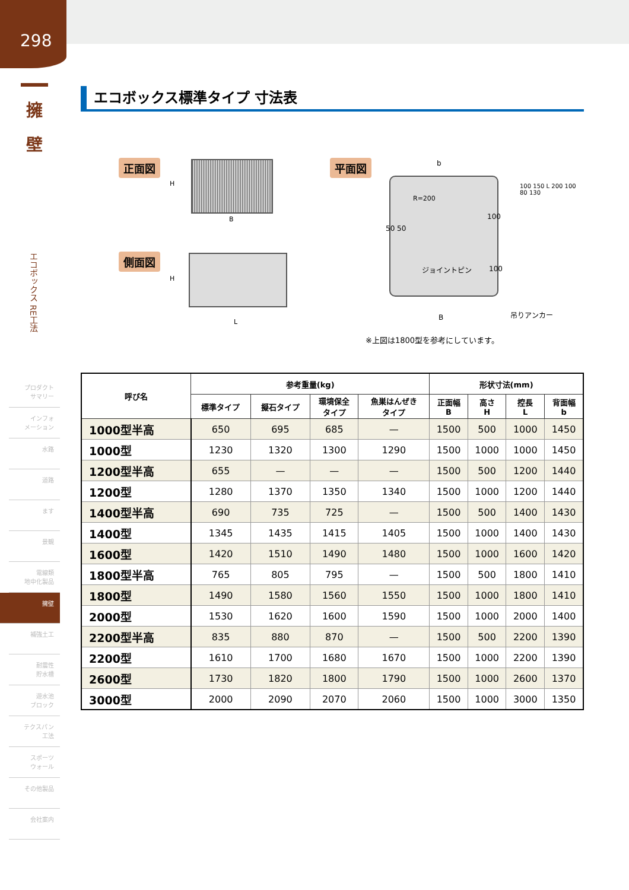298
擁
壁
エコボックス RE工法
プロダクト
サマリー
インフォ
メーション
水路
道路
ます
景観
電線類
地中化製品
擁壁
補強土工
耐震性
貯水槽
遊水池
ブロック
テクスパン
工法
スポーツ
ウォール
その他製品
会社案内
エコボックス標準タイプ 寸法表
正面図
B
H
側面図
L
H
平面図 b
R=200
50 50
100
ジョイントピン 100
B 吊りアンカー
100 150 L 200 100 80 130
※上図は1800型を参考にしています。
| 呼び名 | 参考重量(kg) | | | | 形状寸法(mm) | | | |
| --- | --- | --- | --- | --- | --- | --- | --- | --- |
| | 標準タイプ | 擬石タイプ | 環境保全 タイプ | 魚巣はんぜき タイプ | 正面幅 B | 高さ H | 控長 L | 背面幅 b |
| 1000型半高 | 650 | 695 | 685 | — | 1500 | 500 | 1000 | 1450 |
| 1000型 | 1230 | 1320 | 1300 | 1290 | 1500 | 1000 | 1000 | 1450 |
| 1200型半高 | 655 | — | — | — | 1500 | 500 | 1200 | 1440 |
| 1200型 | 1280 | 1370 | 1350 | 1340 | 1500 | 1000 | 1200 | 1440 |
| 1400型半高 | 690 | 735 | 725 | — | 1500 | 500 | 1400 | 1430 |
| 1400型 | 1345 | 1435 | 1415 | 1405 | 1500 | 1000 | 1400 | 1430 |
| 1600型 | 1420 | 1510 | 1490 | 1480 | 1500 | 1000 | 1600 | 1420 |
| 1800型半高 | 765 | 805 | 795 | — | 1500 | 500 | 1800 | 1410 |
| 1800型 | 1490 | 1580 | 1560 | 1550 | 1500 | 1000 | 1800 | 1410 |
| 2000型 | 1530 | 1620 | 1600 | 1590 | 1500 | 1000 | 2000 | 1400 |
| 2200型半高 | 835 | 880 | 870 | — | 1500 | 500 | 2200 | 1390 |
| 2200型 | 1610 | 1700 | 1680 | 1670 | 1500 | 1000 | 2200 | 1390 |
| 2600型 | 1730 | 1820 | 1800 | 1790 | 1500 | 1000 | 2600 | 1370 |
| 3000型 | 2000 | 2090 | 2070 | 2060 | 1500 | 1000 | 3000 | 1350 |